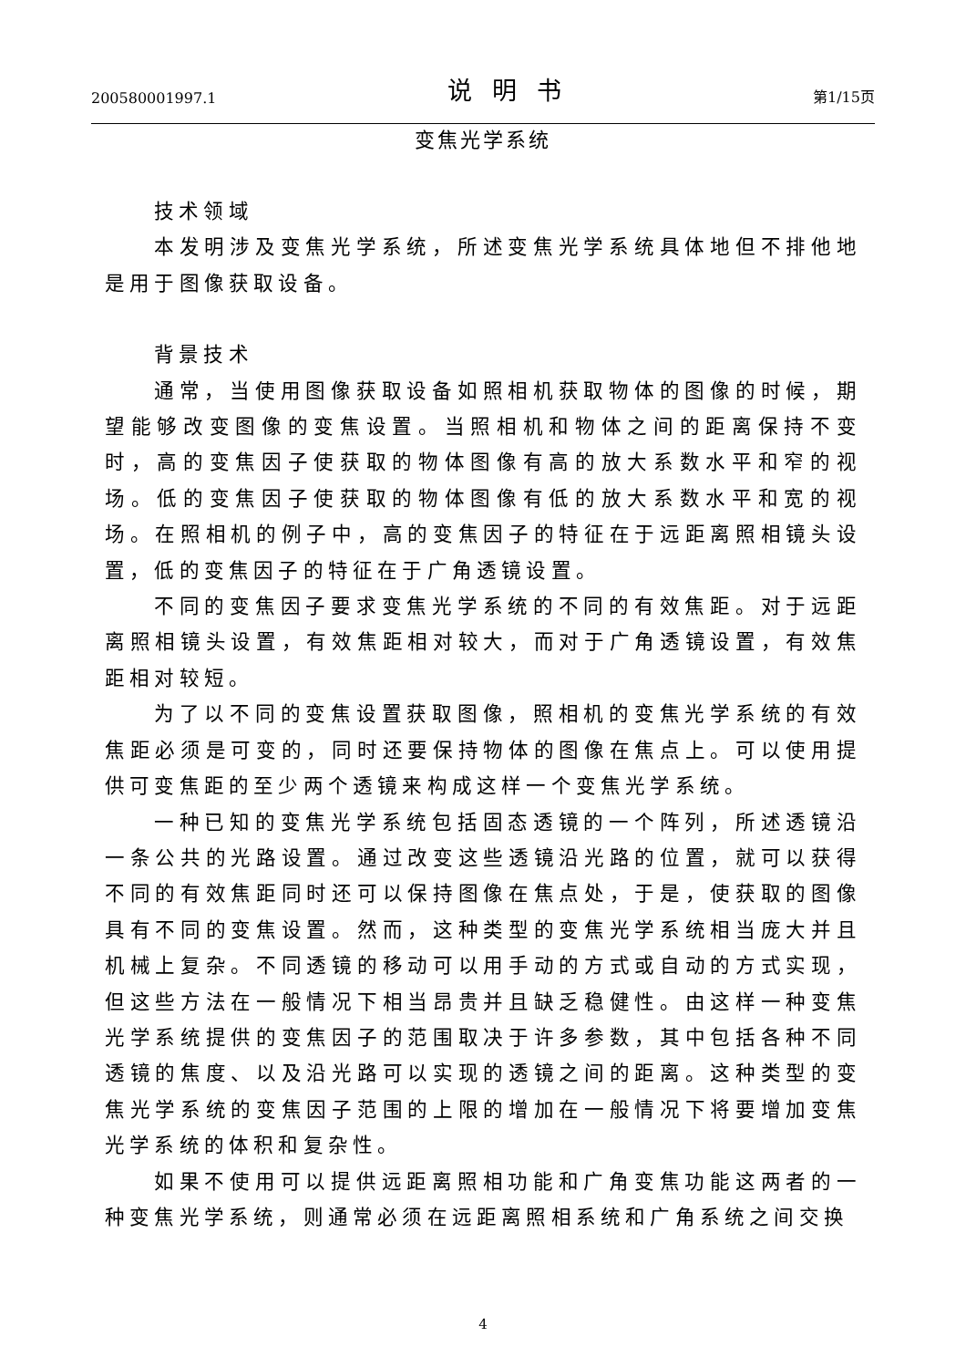200580001997.1 说明书 第1/15页
变焦光学系统
技术领域
本发明涉及变焦光学系统，所述变焦光学系统具体地但不排他地是用于图像获取设备。
背景技术
通常，当使用图像获取设备如照相机获取物体的图像的时候，期望能够改变图像的变焦设置。当照相机和物体之间的距离保持不变时，高的变焦因子使获取的物体图像有高的放大系数水平和窄的视场。低的变焦因子使获取的物体图像有低的放大系数水平和宽的视场。在照相机的例子中，高的变焦因子的特征在于远距离照相镜头设置，低的变焦因子的特征在于广角透镜设置。
不同的变焦因子要求变焦光学系统的不同的有效焦距。对于远距离照相镜头设置，有效焦距相对较大，而对于广角透镜设置，有效焦距相对较短。
为了以不同的变焦设置获取图像，照相机的变焦光学系统的有效焦距必须是可变的，同时还要保持物体的图像在焦点上。可以使用提供可变焦距的至少两个透镜来构成这样一个变焦光学系统。
一种已知的变焦光学系统包括固态透镜的一个阵列，所述透镜沿一条公共的光路设置。通过改变这些透镜沿光路的位置，就可以获得不同的有效焦距同时还可以保持图像在焦点处，于是，使获取的图像具有不同的变焦设置。然而，这种类型的变焦光学系统相当庞大并且机械上复杂。不同透镜的移动可以用手动的方式或自动的方式实现，但这些方法在一般情况下相当昂贵并且缺乏稳健性。由这样一种变焦光学系统提供的变焦因子的范围取决于许多参数，其中包括各种不同透镜的焦度、以及沿光路可以实现的透镜之间的距离。这种类型的变焦光学系统的变焦因子范围的上限的增加在一般情况下将要增加变焦光学系统的体积和复杂性。
如果不使用可以提供远距离照相功能和广角变焦功能这两者的一种变焦光学系统，则通常必须在远距离照相系统和广角系统之间交换
4